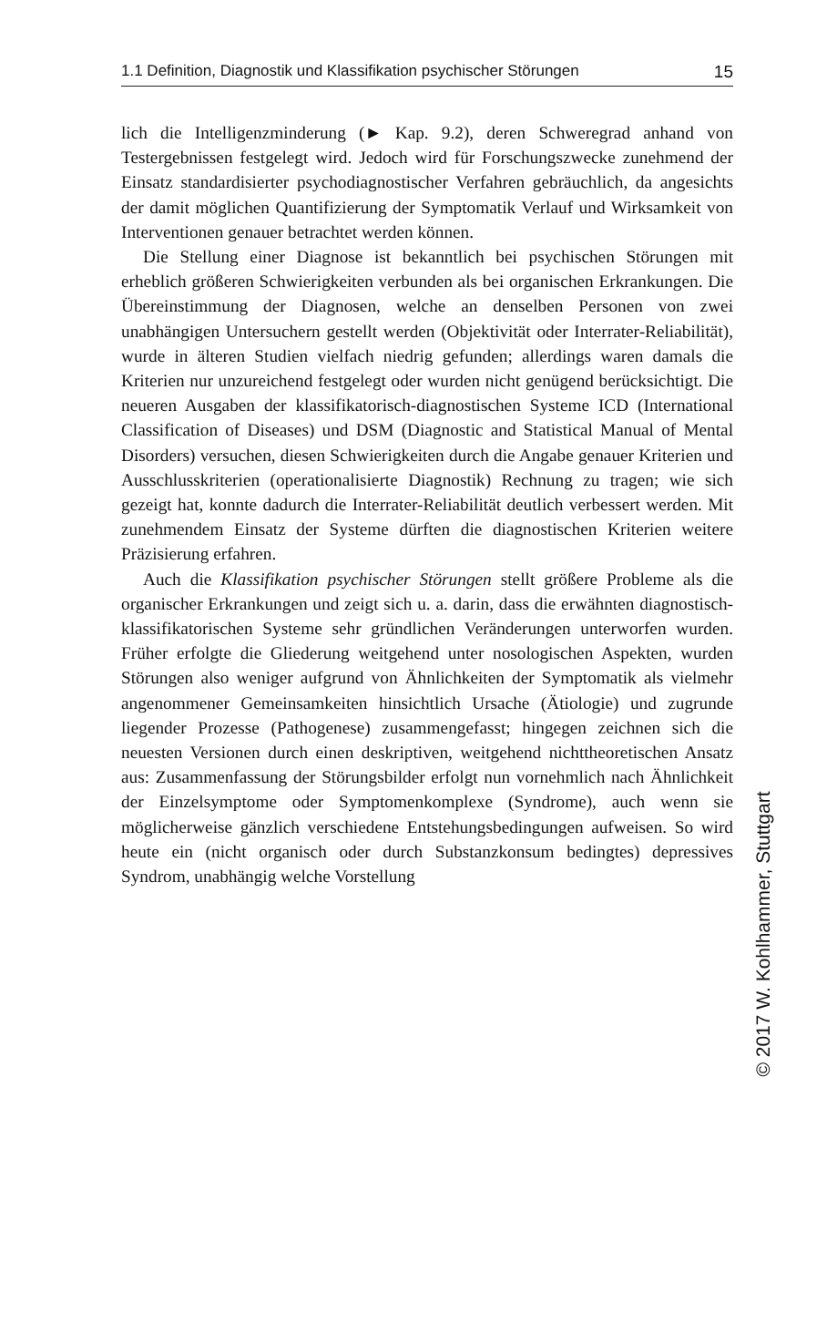1.1 Definition, Diagnostik und Klassifikation psychischer Störungen 15
lich die Intelligenzminderung (► Kap. 9.2), deren Schweregrad anhand von Testergebnissen festgelegt wird. Jedoch wird für Forschungszwecke zunehmend der Einsatz standardisierter psychodiagnostischer Verfahren gebräuchlich, da angesichts der damit möglichen Quantifizierung der Symptomatik Verlauf und Wirksamkeit von Interventionen genauer betrachtet werden können.
Die Stellung einer Diagnose ist bekanntlich bei psychischen Störungen mit erheblich größeren Schwierigkeiten verbunden als bei organischen Erkrankungen. Die Übereinstimmung der Diagnosen, welche an denselben Personen von zwei unabhängigen Untersuchern gestellt werden (Objektivität oder Interrater-Reliabilität), wurde in älteren Studien vielfach niedrig gefunden; allerdings waren damals die Kriterien nur unzureichend festgelegt oder wurden nicht genügend berücksichtigt. Die neueren Ausgaben der klassifikatorisch-diagnostischen Systeme ICD (International Classification of Diseases) und DSM (Diagnostic and Statistical Manual of Mental Disorders) versuchen, diesen Schwierigkeiten durch die Angabe genauer Kriterien und Ausschlusskriterien (operationalisierte Diagnostik) Rechnung zu tragen; wie sich gezeigt hat, konnte dadurch die Interrater-Reliabilität deutlich verbessert werden. Mit zunehmendem Einsatz der Systeme dürften die diagnostischen Kriterien weitere Präzisierung erfahren.
Auch die Klassifikation psychischer Störungen stellt größere Probleme als die organischer Erkrankungen und zeigt sich u. a. darin, dass die erwähnten diagnostisch-klassifikatorischen Systeme sehr gründlichen Veränderungen unterworfen wurden. Früher erfolgte die Gliederung weitgehend unter nosologischen Aspekten, wurden Störungen also weniger aufgrund von Ähnlichkeiten der Symptomatik als vielmehr angenommener Gemeinsamkeiten hinsichtlich Ursache (Ätiologie) und zugrunde liegender Prozesse (Pathogenese) zusammengefasst; hingegen zeichnen sich die neuesten Versionen durch einen deskriptiven, weitgehend nichttheoretischen Ansatz aus: Zusammenfassung der Störungsbilder erfolgt nun vornehmlich nach Ähnlichkeit der Einzelsymptome oder Symptomenkomplexe (Syndrome), auch wenn sie möglicherweise gänzlich verschiedene Entstehungsbedingungen aufweisen. So wird heute ein (nicht organisch oder durch Substanzkonsum bedingtes) depressives Syndrom, unabhängig welche Vorstellung
© 2017 W. Kohlhammer, Stuttgart